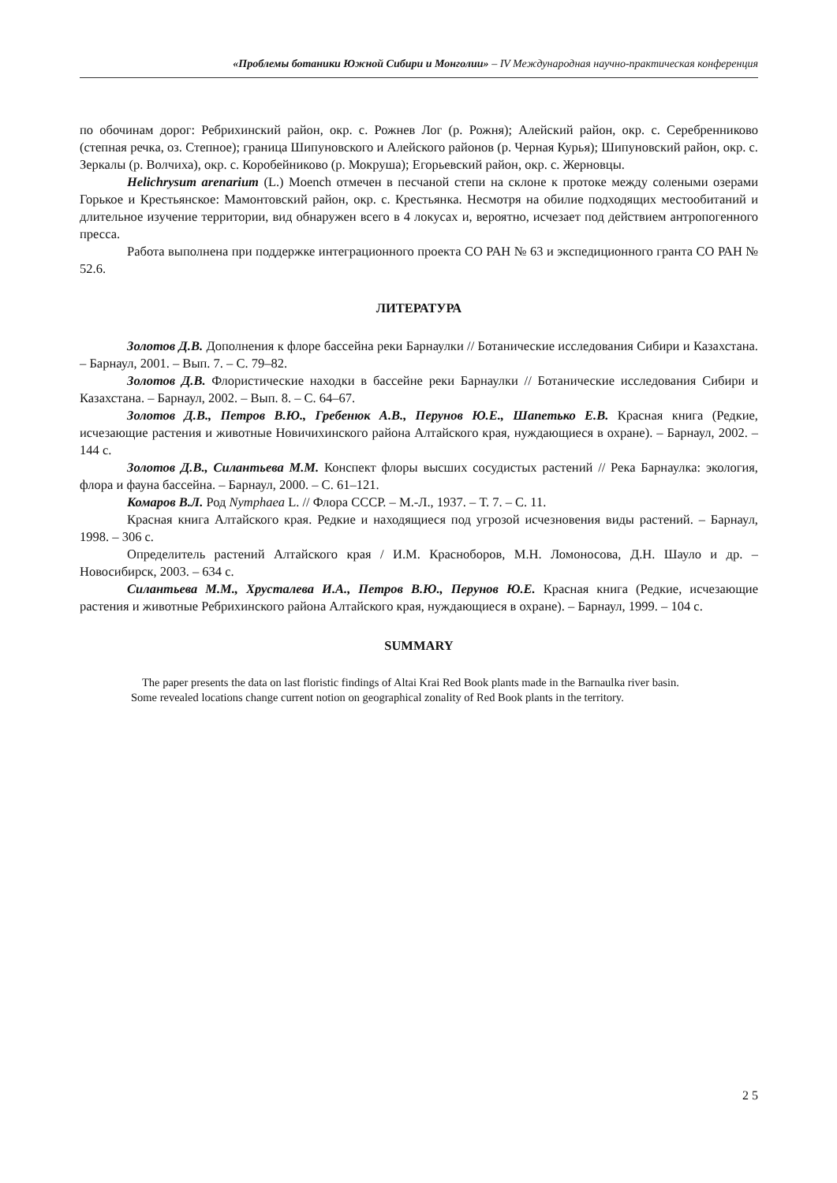«Проблемы ботаники Южной Сибири и Монголии» – IV Международная научно-практическая конференция
по обочинам дорог: Ребрихинский район, окр. с. Рожнев Лог (р. Рожня); Алейский район, окр. с. Серебренниково (степная речка, оз. Степное); граница Шипуновского и Алейского районов (р. Черная Курья); Шипуновский район, окр. с. Зеркалы (р. Волчиха), окр. с. Коробейниково (р. Мокруша); Егорьевский район, окр. с. Жерновцы.
Helichrysum arenarium (L.) Moench отмечен в песчаной степи на склоне к протоке между солеными озерами Горькое и Крестьянское: Мамонтовский район, окр. с. Крестьянка. Несмотря на обилие подходящих местообитаний и длительное изучение территории, вид обнаружен всего в 4 локусах и, вероятно, исчезает под действием антропогенного пресса.
Работа выполнена при поддержке интеграционного проекта СО РАН № 63 и экспедиционного гранта СО РАН № 52.6.
ЛИТЕРАТУРА
Золотов Д.В. Дополнения к флоре бассейна реки Барнаулки // Ботанические исследования Сибири и Казахстана. – Барнаул, 2001. – Вып. 7. – С. 79–82.
Золотов Д.В. Флористические находки в бассейне реки Барнаулки // Ботанические исследования Сибири и Казахстана. – Барнаул, 2002. – Вып. 8. – С. 64–67.
Золотов Д.В., Петров В.Ю., Гребенюк А.В., Перунов Ю.Е., Шапетько Е.В. Красная книга (Редкие, исчезающие растения и животные Новичихинского района Алтайского края, нуждающиеся в охране). – Барнаул, 2002. – 144 с.
Золотов Д.В., Силантьева М.М. Конспект флоры высших сосудистых растений // Река Барнаулка: экология, флора и фауна бассейна. – Барнаул, 2000. – С. 61–121.
Комаров В.Л. Род Nymphaea L. // Флора СССР. – М.-Л., 1937. – Т. 7. – С. 11.
Красная книга Алтайского края. Редкие и находящиеся под угрозой исчезновения виды растений. – Барнаул, 1998. – 306 с.
Определитель растений Алтайского края / И.М. Красноборов, М.Н. Ломоносова, Д.Н. Шауло и др. – Новосибирск, 2003. – 634 с.
Силантьева М.М., Хрусталева И.А., Петров В.Ю., Перунов Ю.Е. Красная книга (Редкие, исчезающие растения и животные Ребрихинского района Алтайского края, нуждающиеся в охране). – Барнаул, 1999. – 104 с.
SUMMARY
The paper presents the data on last floristic findings of Altai Krai Red Book plants made in the Barnaulka river basin. Some revealed locations change current notion on geographical zonality of Red Book plants in the territory.
2 5